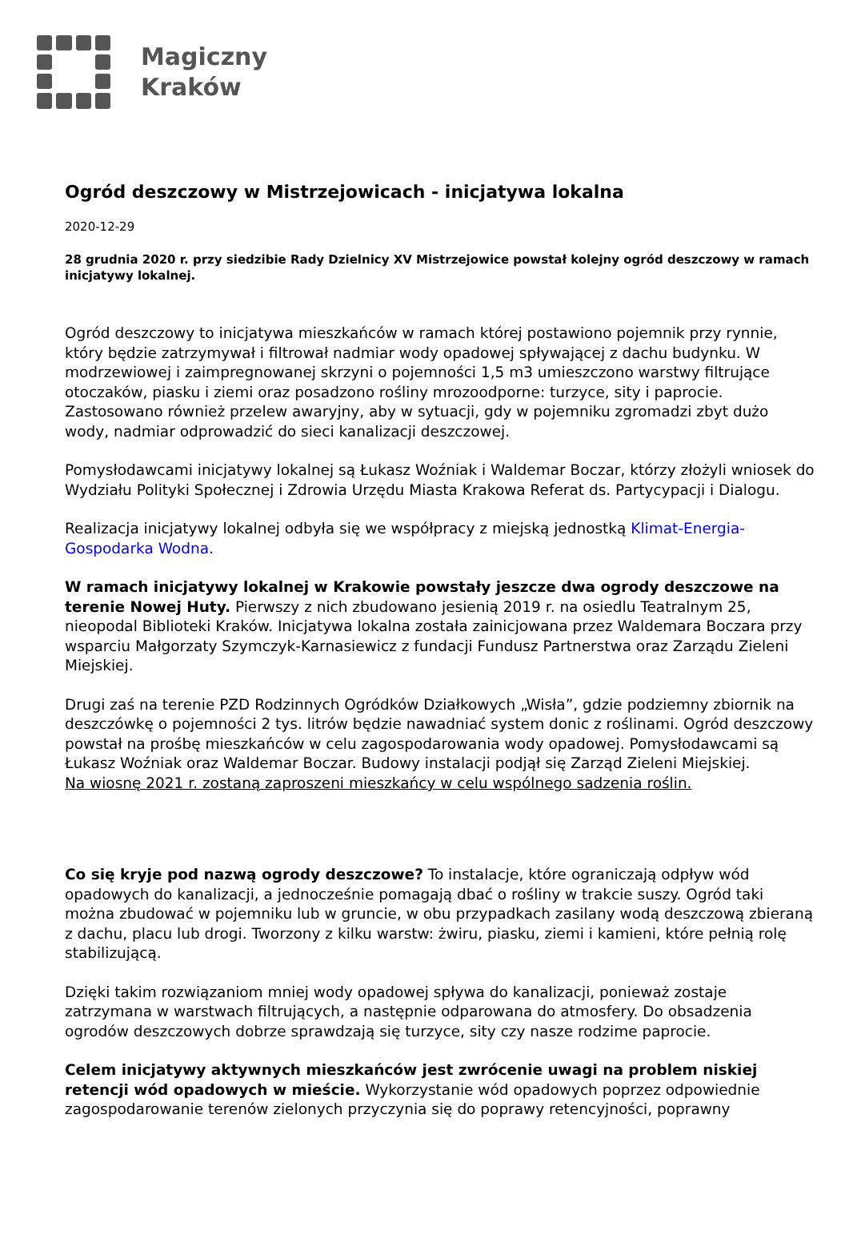Magiczny
Kraków
Ogród deszczowy w Mistrzejowicach - inicjatywa lokalna
2020-12-29
28 grudnia 2020 r. przy siedzibie Rady Dzielnicy XV Mistrzejowice powstał kolejny ogród deszczowy w ramach inicjatywy lokalnej.
Ogród deszczowy to inicjatywa mieszkańców w ramach której postawiono pojemnik przy rynnie, który będzie zatrzymywał i filtrował nadmiar wody opadowej spływającej z dachu budynku. W modrzewiowej i zaimpregnowanej skrzyni o pojemności 1,5 m3 umieszczono warstwy filtrujące otoczaków, piasku i ziemi oraz posadzono rośliny mrozoodporne: turzyce, sity i paprocie. Zastosowano również przelew awaryjny, aby w sytuacji, gdy w pojemniku zgromadzi zbyt dużo wody, nadmiar odprowadzić do sieci kanalizacji deszczowej.
Pomysłodawcami inicjatywy lokalnej są Łukasz Woźniak i Waldemar Boczar, którzy złożyli wniosek do Wydziału Polityki Społecznej i Zdrowia Urzędu Miasta Krakowa Referat ds. Partycypacji i Dialogu.
Realizacja inicjatywy lokalnej odbyła się we współpracy z miejską jednostką Klimat-Energia-Gospodarka Wodna.
W ramach inicjatywy lokalnej w Krakowie powstały jeszcze dwa ogrody deszczowe na terenie Nowej Huty. Pierwszy z nich zbudowano jesienią 2019 r. na osiedlu Teatralnym 25, nieopodal Biblioteki Kraków. Inicjatywa lokalna została zainicjowana przez Waldemara Boczara przy wsparciu Małgorzaty Szymczyk-Karnasiewicz z fundacji Fundusz Partnerstwa oraz Zarządu Zieleni Miejskiej.
Drugi zaś na terenie PZD Rodzinnych Ogródków Działkowych „Wisła”, gdzie podziemny zbiornik na deszczówkę o pojemności 2 tys. litrów będzie nawadniać system donic z roślinami. Ogród deszczowy powstał na prośbę mieszkańców w celu zagospodarowania wody opadowej. Pomysłodawcami są Łukasz Woźniak oraz Waldemar Boczar. Budowy instalacji podjął się Zarząd Zieleni Miejskiej.
Na wiosnę 2021 r. zostaną zaproszeni mieszkańcy w celu wspólnego sadzenia roślin.
Co się kryje pod nazwą ogrody deszczowe? To instalacje, które ograniczają odpływ wód opadowych do kanalizacji, a jednocześnie pomagają dbać o rośliny w trakcie suszy. Ogród taki można zbudować w pojemniku lub w gruncie, w obu przypadkach zasilany wodą deszczową zbieraną z dachu, placu lub drogi. Tworzony z kilku warstw: żwiru, piasku, ziemi i kamieni, które pełnią rolę stabilizującą.
Dzięki takim rozwiązaniom mniej wody opadowej spływa do kanalizacji, ponieważ zostaje zatrzymana w warstwach filtrujących, a następnie odparowana do atmosfery. Do obsadzenia ogrodów deszczowych dobrze sprawdzają się turzyce, sity czy nasze rodzime paprocie.
Celem inicjatywy aktywnych mieszkańców jest zwrócenie uwagi na problem niskiej retencji wód opadowych w mieście. Wykorzystanie wód opadowych poprzez odpowiednie zagospodarowanie terenów zielonych przyczynia się do poprawy retencyjności, poprawny